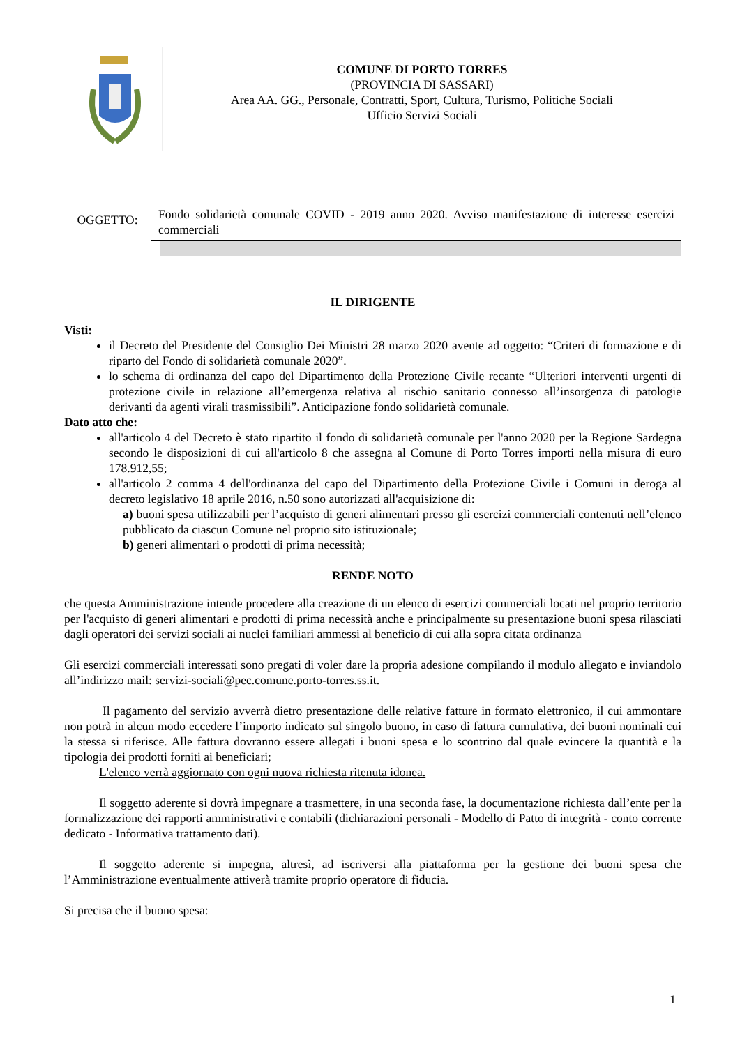COMUNE DI PORTO TORRES
(PROVINCIA DI SASSARI)
Area AA. GG., Personale, Contratti, Sport, Cultura, Turismo, Politiche Sociali
Ufficio Servizi Sociali
OGGETTO:
Fondo solidarietà comunale COVID - 2019 anno 2020. Avviso manifestazione di interesse esercizi commerciali
IL DIRIGENTE
Visti:
il Decreto del Presidente del Consiglio Dei Ministri 28 marzo 2020 avente ad oggetto: “Criteri di formazione e di riparto del Fondo di solidarietà comunale 2020”.
lo schema di ordinanza del capo del Dipartimento della Protezione Civile recante “Ulteriori interventi urgenti di protezione civile in relazione all’emergenza relativa al rischio sanitario connesso all’insorgenza di patologie derivanti da agenti virali trasmissibili”. Anticipazione fondo solidarietà comunale.
Dato atto che:
all'articolo 4 del Decreto è stato ripartito il fondo di solidarietà comunale per l'anno 2020 per la Regione Sardegna secondo le disposizioni di cui all'articolo 8 che assegna al Comune di Porto Torres importi nella misura di euro 178.912,55;
all'articolo 2 comma 4 dell'ordinanza del capo del Dipartimento della Protezione Civile i Comuni in deroga al decreto legislativo 18 aprile 2016, n.50 sono autorizzati all'acquisizione di:
a) buoni spesa utilizzabili per l’acquisto di generi alimentari presso gli esercizi commerciali contenuti nell’elenco pubblicato da ciascun Comune nel proprio sito istituzionale;
b) generi alimentari o prodotti di prima necessità;
RENDE NOTO
che questa Amministrazione intende procedere alla creazione di un elenco di esercizi commerciali locati nel proprio territorio per l'acquisto di generi alimentari e prodotti di prima necessità anche e principalmente su presentazione buoni spesa rilasciati dagli operatori dei servizi sociali ai nuclei familiari ammessi al beneficio di cui alla sopra citata ordinanza
Gli esercizi commerciali interessati sono pregati di voler dare la propria adesione compilando il modulo allegato e inviandolo all’indirizzo mail: servizi-sociali@pec.comune.porto-torres.ss.it.
Il pagamento del servizio avverrà dietro presentazione delle relative fatture in formato elettronico, il cui ammontare non potrà in alcun modo eccedere l’importo indicato sul singolo buono, in caso di fattura cumulativa, dei buoni nominali cui la stessa si riferisce. Alle fattura dovranno essere allegati i buoni spesa e lo scontrino dal quale evincere la quantità e la tipologia dei prodotti forniti ai beneficiari;
L'elenco verrà aggiornato con ogni nuova richiesta ritenuta idonea.
Il soggetto aderente si dovrà impegnare a trasmettere, in una seconda fase, la documentazione richiesta dall’ente per la formalizzazione dei rapporti amministrativi e contabili (dichiarazioni personali - Modello di Patto di integrità - conto corrente dedicato - Informativa trattamento dati).
Il soggetto aderente si impegna, altresì, ad iscriversi alla piattaforma per la gestione dei buoni spesa che l’Amministrazione eventualmente attiverà tramite proprio operatore di fiducia.
Si precisa che il buono spesa:
1